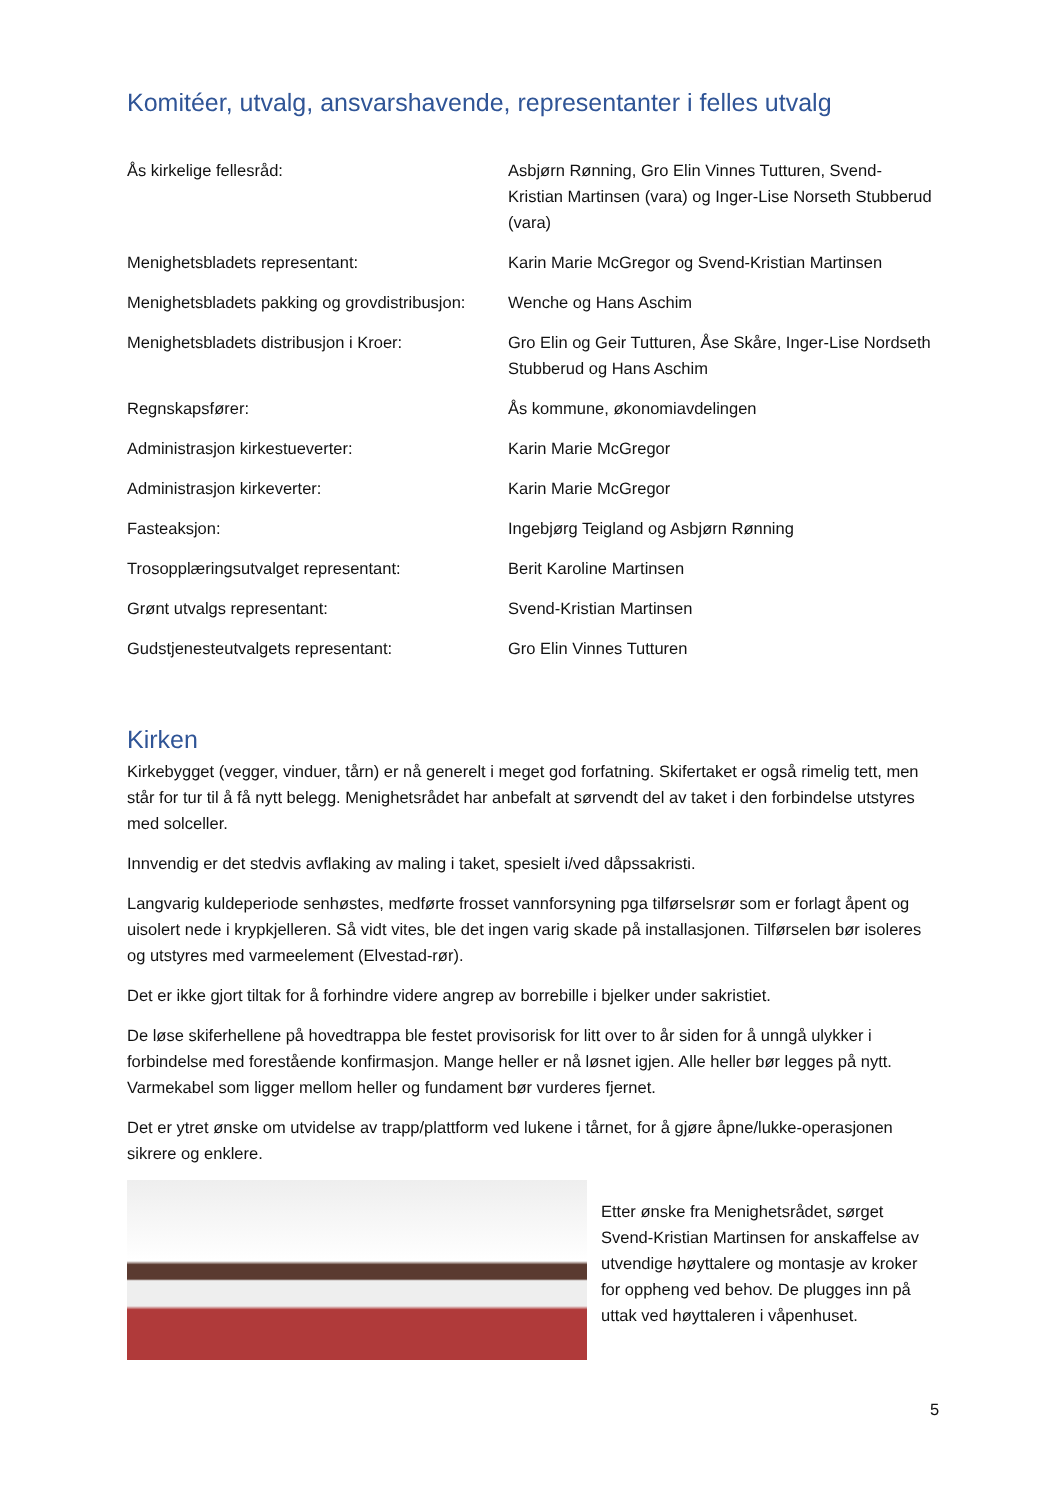Komitéer, utvalg, ansvarshavende, representanter i felles utvalg
| Ås kirkelige fellesråd: | Asbjørn Rønning, Gro Elin Vinnes Tutturen, Svend-Kristian Martinsen (vara) og Inger-Lise Norseth Stubberud (vara) |
| Menighetsbladets representant: | Karin Marie McGregor og Svend-Kristian Martinsen |
| Menighetsbladets pakking og grovdistribusjon: | Wenche og Hans Aschim |
| Menighetsbladets distribusjon i Kroer: | Gro Elin og Geir Tutturen, Åse Skåre, Inger-Lise Nordseth Stubberud og Hans Aschim |
| Regnskapsfører: | Ås kommune, økonomiavdelingen |
| Administrasjon kirkestueverter: | Karin Marie McGregor |
| Administrasjon kirkeverter: | Karin Marie McGregor |
| Fasteaksjon: | Ingebjørg Teigland og Asbjørn Rønning |
| Trosopplæringsutvalget representant: | Berit Karoline Martinsen |
| Grønt utvalgs representant: | Svend-Kristian Martinsen |
| Gudstjenesteutvalgets representant: | Gro Elin Vinnes Tutturen |
Kirken
Kirkebygget (vegger, vinduer, tårn) er nå generelt i meget god forfatning. Skifertaket er også rimelig tett, men står for tur til å få nytt belegg. Menighetsrådet har anbefalt at sørvendt del av taket i den forbindelse utstyres med solceller.
Innvendig er det stedvis avflaking av maling i taket, spesielt i/ved dåpssakristi.
Langvarig kuldeperiode senhøstes, medførte frosset vannforsyning pga tilførselsrør som er forlagt åpent og uisolert nede i krypkjelleren. Så vidt vites, ble det ingen varig skade på installasjonen. Tilførselen bør isoleres og utstyres med varmeelement (Elvestad-rør).
Det er ikke gjort tiltak for å forhindre videre angrep av borrebille i bjelker under sakristiet.
De løse skiferhellene på hovedtrappa ble festet provisorisk for litt over to år siden for å unngå ulykker i forbindelse med forestående konfirmasjon. Mange heller er nå løsnet igjen. Alle heller bør legges på nytt. Varmekabel som ligger mellom heller og fundament bør vurderes fjernet.
Det er ytret ønske om utvidelse av trapp/plattform ved lukene i tårnet, for å gjøre åpne/lukke-operasjonen sikrere og enklere.
Etter ønske fra Menighetsrådet, sørget Svend-Kristian Martinsen for anskaffelse av utvendige høyttalere og montasje av kroker for oppheng ved behov. De plugges inn på uttak ved høyttaleren i våpenhuset.
5